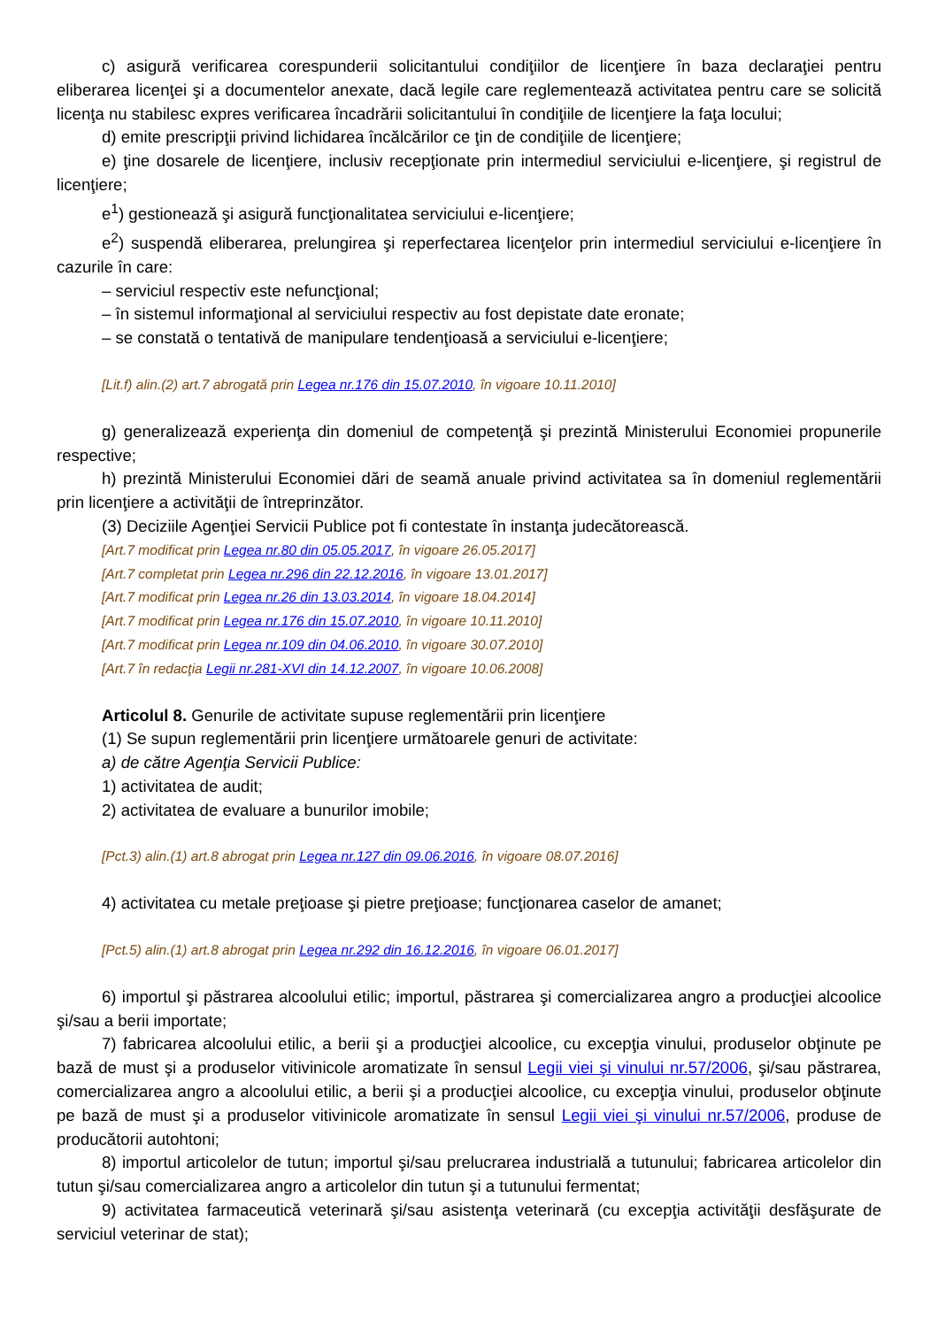c) asigură verificarea corespunderii solicitantului condiţiilor de licenţiere în baza declaraţiei pentru eliberarea licenţei şi a documentelor anexate, dacă legile care reglementează activitatea pentru care se solicită licenţa nu stabilesc expres verificarea încadrării solicitantului în condiţiile de licenţiere la faţa locului;
d) emite prescripţii privind lichidarea încălcărilor ce ţin de condiţiile de licenţiere;
e) ţine dosarele de licenţiere, inclusiv recepţionate prin intermediul serviciului e-licenţiere, şi registrul de licenţiere;
e<sup>1</sup>) gestionează şi asigură funcţionalitatea serviciului e-licenţiere;
e<sup>2</sup>) suspendă eliberarea, prelungirea şi reperfectarea licenţelor prin intermediul serviciului e-licenţiere în cazurile în care:
– serviciul respectiv este nefuncţional;
– în sistemul informaţional al serviciului respectiv au fost depistate date eronate;
– se constată o tentativă de manipulare tendenţioasă a serviciului e-licenţiere;
[Lit.f) alin.(2) art.7 abrogată prin Legea nr.176 din 15.07.2010, în vigoare 10.11.2010]
g) generalizează experienţa din domeniul de competenţă şi prezintă Ministerului Economiei propunerile respective;
h) prezintă Ministerului Economiei dări de seamă anuale privind activitatea sa în domeniul reglementării prin licenţiere a activităţii de întreprinzător.
(3) Deciziile Agenţiei Servicii Publice pot fi contestate în instanţa judecătorească.
[Art.7 modificat prin Legea nr.80 din 05.05.2017, în vigoare 26.05.2017]
[Art.7 completat prin Legea nr.296 din 22.12.2016, în vigoare 13.01.2017]
[Art.7 modificat prin Legea nr.26 din 13.03.2014, în vigoare 18.04.2014]
[Art.7 modificat prin Legea nr.176 din 15.07.2010, în vigoare 10.11.2010]
[Art.7 modificat prin Legea nr.109 din 04.06.2010, în vigoare 30.07.2010]
[Art.7 în redacţia Legii nr.281-XVI din 14.12.2007, în vigoare 10.06.2008]
Articolul 8. Genurile de activitate supuse reglementării prin licenţiere
(1) Se supun reglementării prin licenţiere următoarele genuri de activitate:
a) de către Agenţia Servicii Publice:
1) activitatea de audit;
2) activitatea de evaluare a bunurilor imobile;
[Pct.3) alin.(1) art.8 abrogat prin Legea nr.127 din 09.06.2016, în vigoare 08.07.2016]
4) activitatea cu metale preţioase şi pietre preţioase; funcţionarea caselor de amanet;
[Pct.5) alin.(1) art.8 abrogat prin Legea nr.292 din 16.12.2016, în vigoare 06.01.2017]
6) importul şi păstrarea alcoolului etilic; importul, păstrarea şi comercializarea angro a producţiei alcoolice şi/sau a berii importate;
7) fabricarea alcoolului etilic, a berii şi a producţiei alcoolice, cu excepţia vinului, produselor obţinute pe bază de must şi a produselor vitivinicole aromatizate în sensul Legii viei şi vinului nr.57/2006, şi/sau păstrarea, comercializarea angro a alcoolului etilic, a berii şi a producţiei alcoolice, cu excepţia vinului, produselor obţinute pe bază de must şi a produselor vitivinicole aromatizate în sensul Legii viei şi vinului nr.57/2006, produse de producătorii autohtoni;
8) importul articolelor de tutun; importul şi/sau prelucrarea industrială a tutunului; fabricarea articolelor din tutun şi/sau comercializarea angro a articolelor din tutun şi a tutunului fermentat;
9) activitatea farmaceutică veterinară şi/sau asistenţa veterinară (cu excepţia activităţii desfăşurate de serviciul veterinar de stat);